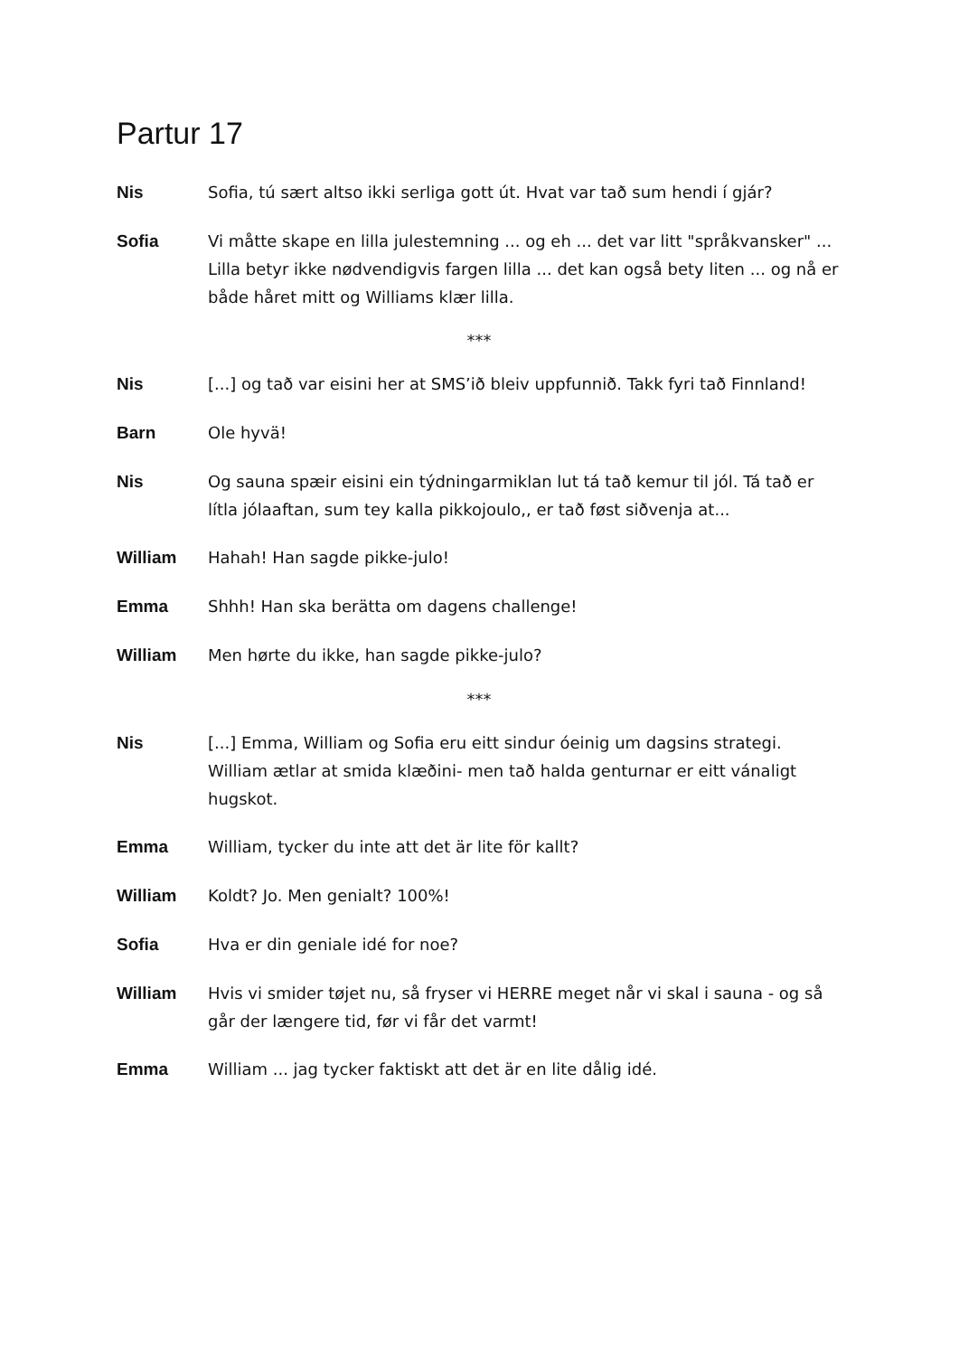Partur 17
Nis
Sofia, tú sært altso ikki serliga gott út. Hvat var tað sum hendi í gjár?
Sofia
Vi måtte skape en lilla julestemning ... og eh ... det var litt "språkvansker" ... Lilla betyr ikke nødvendigvis fargen lilla ... det kan også bety liten ... og nå er både håret mitt og Williams klær lilla.
***
Nis
[...] og tað var eisini her at SMS’ið bleiv uppfunnið. Takk fyri tað Finnland!
Barn
Ole hyvä!
Nis
Og sauna spæir eisini ein týdningarmiklan lut tá tað kemur til jól. Tá tað er lítla jólaaftan, sum tey kalla pikkojoulo,, er tað føst siðvenja at...
William
Hahah! Han sagde pikke-julo!
Emma
Shhh! Han ska berätta om dagens challenge!
William
Men hørte du ikke, han sagde pikke-julo?
***
Nis
[...] Emma, William og Sofia eru eitt sindur óeinig um dagsins strategi. William ætlar at smida klæðini- men tað halda genturnar er eitt vánaligt hugskot.
Emma
William, tycker du inte att det är lite för kallt?
William
Koldt? Jo. Men genialt? 100%!
Sofia
Hva er din geniale idé for noe?
William
Hvis vi smider tøjet nu, så fryser vi HERRE meget når vi skal i sauna - og så går der længere tid, før vi får det varmt!
Emma
William ... jag tycker faktiskt att det är en lite dålig idé.